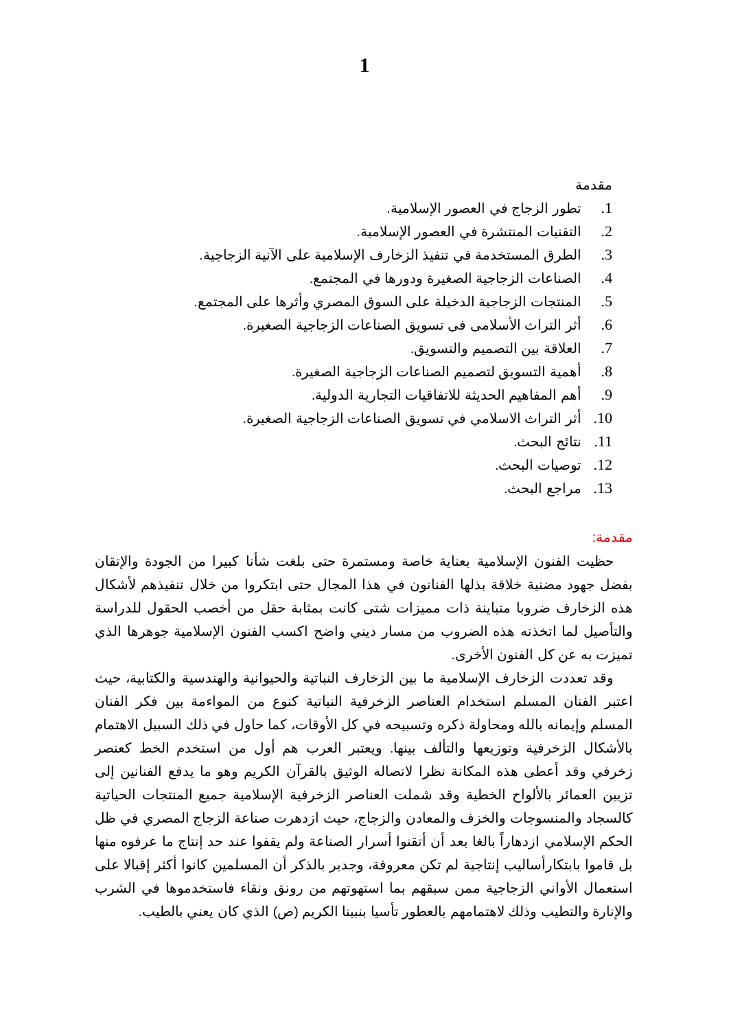1
مقدمة
1. تطور الزجاج في العصور الإسلامية.
2. التقنيات المنتشرة في العصور الإسلامية.
3. الطرق المستخدمة في تنفيذ الزخارف الإسلامية على الآنية الزجاجية.
4. الصناعات الزجاجية الصغيرة ودورها في المجتمع.
5. المنتجات الزجاجية الدخيلة على السوق المصري وأثرها على المجتمع.
6. أثر التراث الأسلامى فى تسويق الصناعات الزجاجية الصغيرة.
7. العلاقة بين التصميم والتسويق.
8. أهمية التسويق لتصميم الصناعات الزجاجية الصغيرة.
9. أهم المفاهيم الحديثة للاتفاقيات التجارية الدولية.
10. أثر التراث الاسلامي في تسويق الصناعات الزجاجية الصغيرة.
11. نتائج البحث.
12. توصيات البحث.
13. مراجع البحث.
مقدمة:
حظيت الفنون الإسلامية بعناية خاصة ومستمرة حتى بلغت شأنا كبيرا من الجودة والإتقان بفضل جهود مضنية خلاقة بذلها الفنانون في هذا المجال حتى ابتكروا من خلال تنفيذهم لأشكال هذه الزخارف ضروبا متباينة ذات مميزات شتى كانت بمثابة حقل من أخصب الحقول للدراسة والتأصيل لما اتخذته هذه الضروب من مسار ديني واضح اكسب الفنون الإسلامية جوهرها الذي تميزت به عن كل الفنون الأخرى.
وقد تعددت الزخارف الإسلامية ما بين الزخارف النباتية والحيوانية والهندسية والكتابية، حيث اعتبر الفنان المسلم استخدام العناصر الزخرفية النباتية كنوع من المواءمة بين فكر الفنان المسلم وإيمانه بالله ومحاولة ذكره وتسبيحه في كل الأوقات، كما حاول في ذلك السبيل الاهتمام بالأشكال الزخرفية وتوزيعها والتألف بينها. ويعتبر العرب هم أول من استخدم الخط كعنصر زخرفي وقد أعطى هذه المكانة نظرا لاتصاله الوثيق بالقرآن الكريم وهو ما يدفع الفنانين إلى تزيين العمائر بالألواح الخطية وقد شملت العناصر الزخرفية الإسلامية جميع المنتجات الحياتية كالسجاد والمنسوجات والخزف والمعادن والزجاج، حيث ازدهرت صناعة الزجاج المصري في ظل الحكم الإسلامي ازدهاراً بالغا بعد أن أتقنوا أسرار الصناعة ولم يقفوا عند حد إنتاج ما عرفوه منها بل قاموا بابتكارأساليب إنتاجية لم تكن معروفة، وجدير بالذكر أن المسلمين كانوا أكثر إقبالا على استعمال الأواني الزجاجية ممن سبقهم بما استهوتهم من رونق ونقاء فاستخدموها في الشرب والإنارة والتطيب وذلك لاهتمامهم بالعطور تأسيا بنبينا الكريم (ص) الذي كان يعني بالطيب.